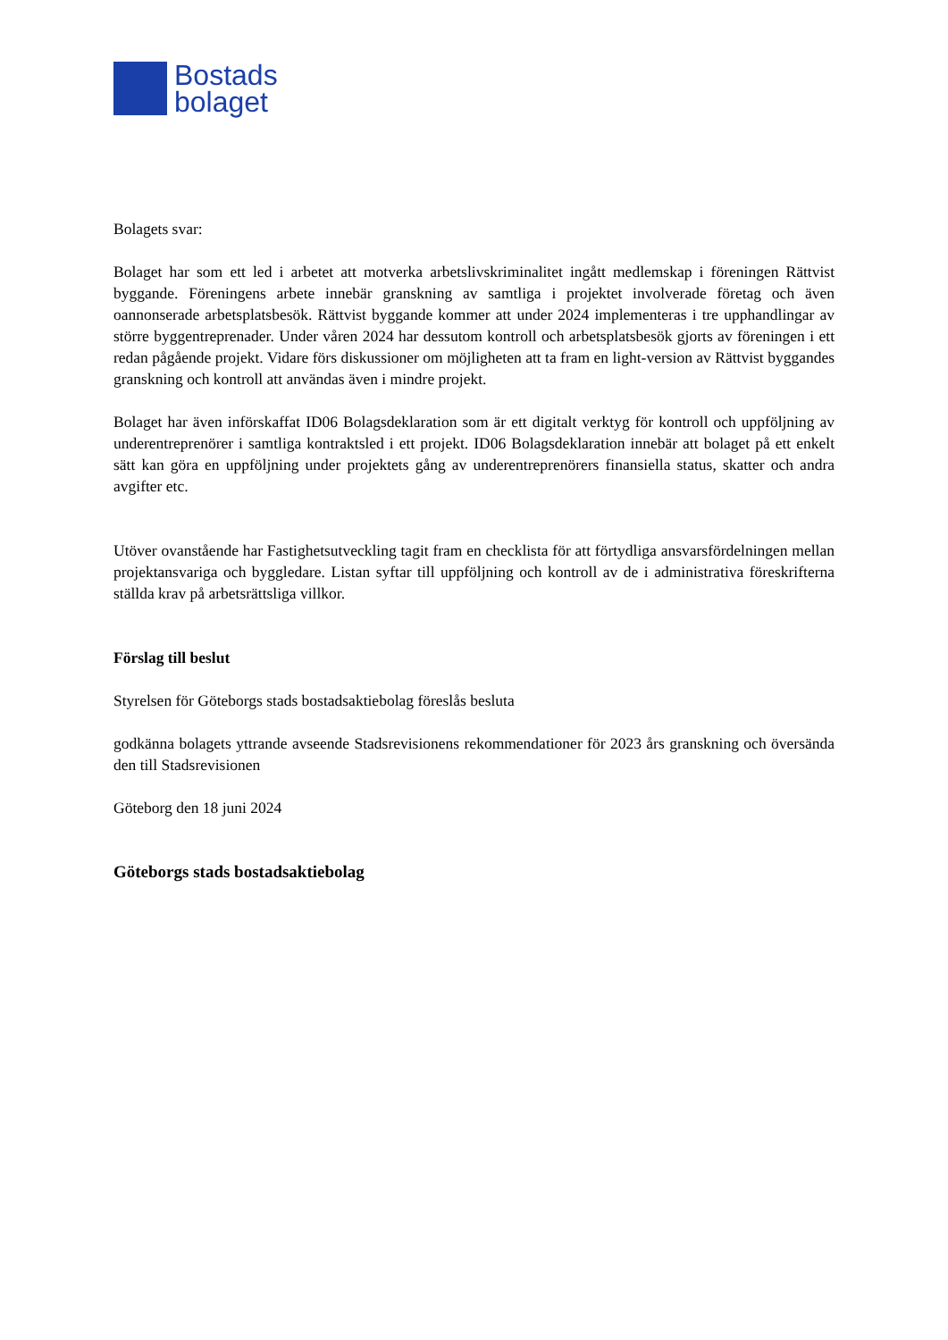Bostads
bolaget
Bolagets svar:
Bolaget har som ett led i arbetet att motverka arbetslivskriminalitet ingått medlemskap i föreningen Rättvist byggande. Föreningens arbete innebär granskning av samtliga i projektet involverade företag och även oannonserade arbetsplatsbesök. Rättvist byggande kommer att under 2024 implementeras i tre upphandlingar av större byggentreprenader. Under våren 2024 har dessutom kontroll och arbetsplatsbesök gjorts av föreningen i ett redan pågående projekt. Vidare förs diskussioner om möjligheten att ta fram en light-version av Rättvist byggandes granskning och kontroll att användas även i mindre projekt.
Bolaget har även införskaffat ID06 Bolagsdeklaration som är ett digitalt verktyg för kontroll och uppföljning av underentreprenörer i samtliga kontraktsled i ett projekt. ID06 Bolagsdeklaration innebär att bolaget på ett enkelt sätt kan göra en uppföljning under projektets gång av underentreprenörers finansiella status, skatter och andra avgifter etc.
Utöver ovanstående har Fastighetsutveckling tagit fram en checklista för att förtydliga ansvarsfördelningen mellan projektansvariga och byggledare. Listan syftar till uppföljning och kontroll av de i administrativa föreskrifterna ställda krav på arbetsrättsliga villkor.
Förslag till beslut
Styrelsen för Göteborgs stads bostadsaktiebolag föreslås besluta
godkänna bolagets yttrande avseende Stadsrevisionens rekommendationer för 2023 års granskning och översända den till Stadsrevisionen
Göteborg den 18 juni 2024
Göteborgs stads bostadsaktiebolag